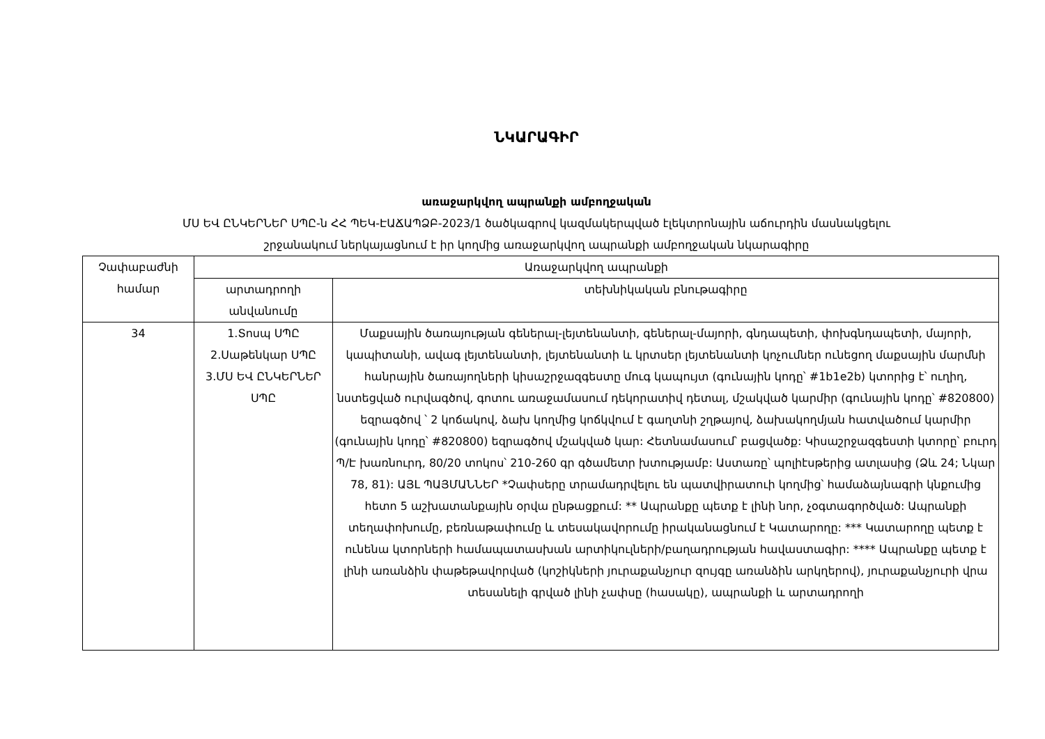ՆԿԱՐԱԳԻՐ
առաջարկվող ապրանքի ամբողջական
ՄՍ ԵՎ ԸՆԿԵՐՆԵՐ ՍՊԸ-ն ՀՀ ՊԵԿ-ԷԱՃԱՊՁԲ-2023/1 ծածկագրով կազմակերպված էլեկտրոնային աճուրդին մասնակցելու
շրջանակում ներկայացնում է իր կողմից առաջարկվող ապրանքի ամբողջական նկարագիրը
| Չափաբաժնի համար | Առաջարկվող ապրանքի | |
| --- | --- | --- |
| | արտադրողի անվանումը | տեխնիկական բնութագիրը |
| 34 | 1.Տոսպ ՍՊԸ 2.Սաթենկար ՍՊԸ 3.ՄՍ ԵՎ ԸՆԿԵՐՆԵՐ ՍՊԸ | Մաքսային ծառայության գեներալ-լեյտենանտի, գեներալ-մայորի, գնդապետի, փոխգնդապետի, մայորի, կապիտանի, ավագ լեյտենանտի, լեյտենանտի և կրտսեր լեյտենանտի կոչումներ ունեցող մաքսային մարմնի հանրային ծառայողների կիսաշրջազգեստը մուգ կապույտ (գունային կոդը՝ #1b1e2b) կտորից է՝ ուղիղ, նստեցված ուրվագծով, գոտու առաջամասում դեկորատիվ դետալ, մշակված կարմիր (գունային կոդը՝ #820800) եզրագծով ՝ 2 կոճակով, ձախ կողմից կոճկվում է գաղտնի շղթայով, ձախակողմյան հատվածում կարմիր (գունային կոդը՝ #820800) եզրագծով մշակված կար: Հետնամասում՝ բացվածք: Կիսաշրջազգեստի կտորը՝ բուրդ Պ/Է խառնուրդ, 80/20 տոկոս՝ 210-260 գր գծամետր խտությամբ: Աստառը՝ պոլիէսթերից ատլասից (Ձև 24; Նկար 78, 81): ԱՅԼ ՊԱՅՄԱՆՆԵՐ *Չափսերը տրամադրվելու են պատվիրատուի կողմից՝ համաձայնագրի կնքումից հետո 5 աշխատանքային օրվա ընթացքում: ** Ապրանքը պետք է լինի նոր, չօգտագործված: Ապրանքի տեղափոխումը, բեռնաթափումը և տեսակավորումը իրականացնում է Կատարողը: *** Կատարողը պետք է ունենա կտորների համապատասխան արտիկուլների/բաղադրության հավաստագիր: **** Ապրանքը պետք է լինի առանձին փաթեթավորված (կոշիկների յուրաքանչյուր զույգը առանձին արկղերով), յուրաքանչյուրի վրա տեսանելի գրված լինի չափսը (հասակը), ապրանքի և արտադրողի |